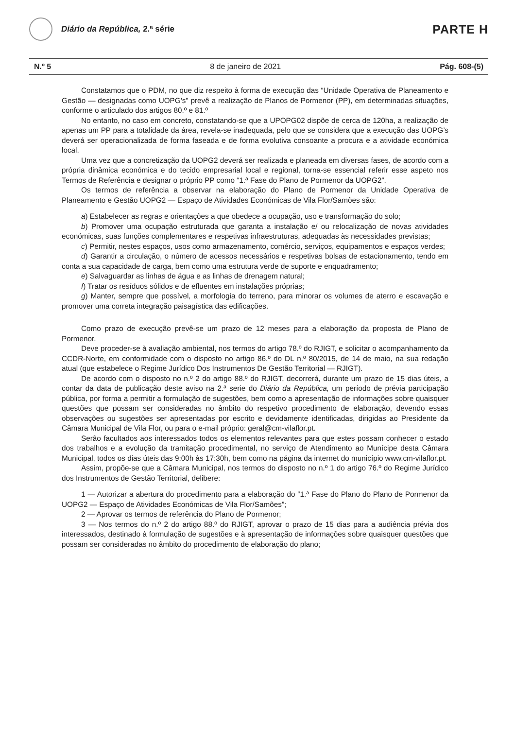Diário da República, 2.ª série
PARTE H
N.º 5 8 de janeiro de 2021 Pág. 608-(5)
Constatamos que o PDM, no que diz respeito à forma de execução das “Unidade Operativa de Planeamento e Gestão — designadas como UOPG’s” prevê a realização de Planos de Pormenor (PP), em determinadas situações, conforme o articulado dos artigos 80.º e 81.º
No entanto, no caso em concreto, constatando-se que a UPOPG02 dispõe de cerca de 120ha, a realização de apenas um PP para a totalidade da área, revela-se inadequada, pelo que se considera que a execução das UOPG’s deverá ser operacionalizada de forma faseada e de forma evolutiva consoante a procura e a atividade económica local.
Uma vez que a concretização da UOPG2 deverá ser realizada e planeada em diversas fases, de acordo com a própria dinâmica económica e do tecido empresarial local e regional, torna-se essencial referir esse aspeto nos Termos de Referência e designar o próprio PP como “1.ª Fase do Plano de Pormenor da UOPG2”.
Os termos de referência a observar na elaboração do Plano de Pormenor da Unidade Operativa de Planeamento e Gestão UOPG2 — Espaço de Atividades Económicas de Vila Flor/Samões são:
a) Estabelecer as regras e orientações a que obedece a ocupação, uso e transformação do solo;
b) Promover uma ocupação estruturada que garanta a instalação e/ ou relocalização de novas atividades económicas, suas funções complementares e respetivas infraestruturas, adequadas às necessidades previstas;
c) Permitir, nestes espaços, usos como armazenamento, comércio, serviços, equipamentos e espaços verdes;
d) Garantir a circulação, o número de acessos necessários e respetivas bolsas de estacionamento, tendo em conta a sua capacidade de carga, bem como uma estrutura verde de suporte e enquadramento;
e) Salvaguardar as linhas de água e as linhas de drenagem natural;
f) Tratar os resíduos sólidos e de efluentes em instalações próprias;
g) Manter, sempre que possível, a morfologia do terreno, para minorar os volumes de aterro e escavação e promover uma correta integração paisagística das edificações.
Como prazo de execução prevê-se um prazo de 12 meses para a elaboração da proposta de Plano de Pormenor.
Deve proceder-se à avaliação ambiental, nos termos do artigo 78.º do RJIGT, e solicitar o acompanhamento da CCDR-Norte, em conformidade com o disposto no artigo 86.º do DL n.º 80/2015, de 14 de maio, na sua redação atual (que estabelece o Regime Jurídico Dos Instrumentos De Gestão Territorial — RJIGT).
De acordo com o disposto no n.º 2 do artigo 88.º do RJIGT, decorrerá, durante um prazo de 15 dias úteis, a contar da data de publicação deste aviso na 2.ª serie do Diário da República, um período de prévia participação pública, por forma a permitir a formulação de sugestões, bem como a apresentação de informações sobre quaisquer questões que possam ser consideradas no âmbito do respetivo procedimento de elaboração, devendo essas observações ou sugestões ser apresentadas por escrito e devidamente identificadas, dirigidas ao Presidente da Câmara Municipal de Vila Flor, ou para o e-mail próprio: geral@cm-vilaflor.pt.
Serão facultados aos interessados todos os elementos relevantes para que estes possam conhecer o estado dos trabalhos e a evolução da tramitação procedimental, no serviço de Atendimento ao Munícipe desta Câmara Municipal, todos os dias úteis das 9:00h às 17:30h, bem como na página da internet do município www.cm-vilaflor.pt.
Assim, propõe-se que a Câmara Municipal, nos termos do disposto no n.º 1 do artigo 76.º do Regime Jurídico dos Instrumentos de Gestão Territorial, delibere:
1 — Autorizar a abertura do procedimento para a elaboração do “1.ª Fase do Plano do Plano de Pormenor da UOPG2 — Espaço de Atividades Económicas de Vila Flor/Samões”;
2 — Aprovar os termos de referência do Plano de Pormenor;
3 — Nos termos do n.º 2 do artigo 88.º do RJIGT, aprovar o prazo de 15 dias para a audiência prévia dos interessados, destinado à formulação de sugestões e à apresentação de informações sobre quaisquer questões que possam ser consideradas no âmbito do procedimento de elaboração do plano;